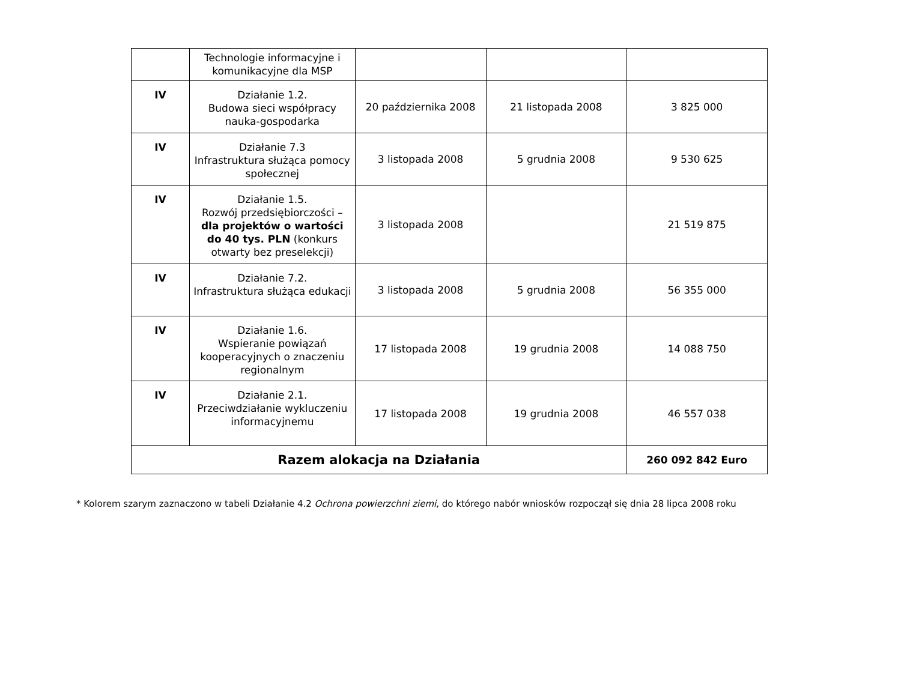| | Technologie informacyjne i komunikacyjne dla MSP | | | |
| IV | Działanie 1.2. Budowa sieci współpracy nauka-gospodarka | 20 października 2008 | 21 listopada 2008 | 3 825 000 |
| IV | Działanie 7.3 Infrastruktura służąca pomocy społecznej | 3 listopada 2008 | 5 grudnia 2008 | 9 530 625 |
| IV | Działanie 1.5. Rozwój przedsiębiorczości – dla projektów o wartości do 40 tys. PLN (konkurs otwarty bez preselekcji) | 3 listopada 2008 | | 21 519 875 |
| IV | Działanie 7.2. Infrastruktura służąca edukacji | 3 listopada 2008 | 5 grudnia 2008 | 56 355 000 |
| IV | Działanie 1.6. Wspieranie powiązań kooperacyjnych o znaczeniu regionalnym | 17 listopada 2008 | 19 grudnia 2008 | 14 088 750 |
| IV | Działanie 2.1. Przeciwdziałanie wykluczeniu informacyjnemu | 17 listopada 2008 | 19 grudnia 2008 | 46 557 038 |
| Razem alokacja na Działania | | | | 260 092 842 Euro |
* Kolorem szarym zaznaczono w tabeli Działanie 4.2 Ochrona powierzchni ziemi, do którego nabór wniosków rozpoczął się dnia 28 lipca 2008 roku